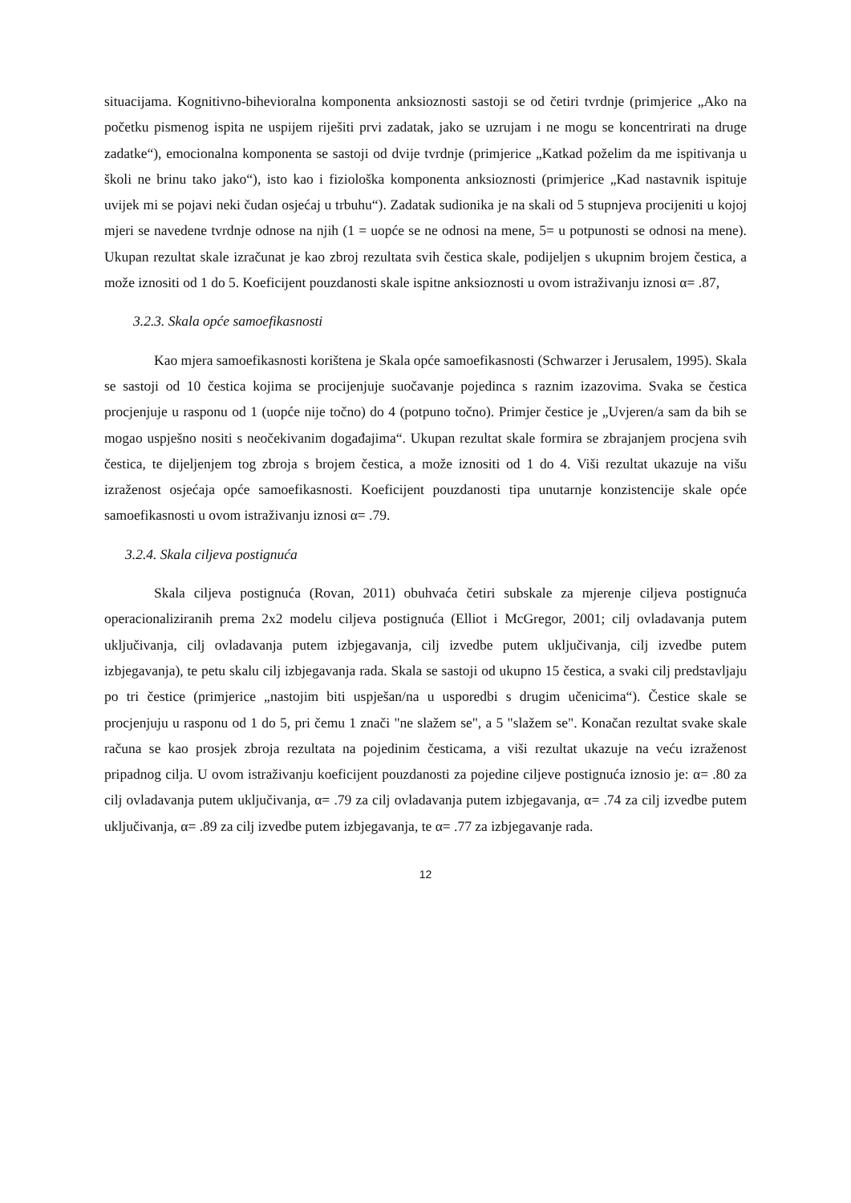situacijama. Kognitivno-bihevioralna komponenta anksioznosti sastoji se od četiri tvrdnje (primjerice „Ako na početku pismenog ispita ne uspijem riješiti prvi zadatak, jako se uzrujam i ne mogu se koncentrirati na druge zadatke“), emocionalna komponenta se sastoji od dvije tvrdnje (primjerice „Katkad poželim da me ispitivanja u školi ne brinu tako jako“), isto kao i fiziološka komponenta anksioznosti (primjerice „Kad nastavnik ispituje uvijek mi se pojavi neki čudan osjećaj u trbuhu“). Zadatak sudionika je na skali od 5 stupnjeva procijeniti u kojoj mjeri se navedene tvrdnje odnose na njih (1 = uopće se ne odnosi na mene, 5= u potpunosti se odnosi na mene). Ukupan rezultat skale izračunat je kao zbroj rezultata svih čestica skale, podijeljen s ukupnim brojem čestica, a može iznositi od 1 do 5. Koeficijent pouzdanosti skale ispitne anksioznosti u ovom istraživanju iznosi α= .87,
3.2.3. Skala opće samoefikasnosti
Kao mjera samoefikasnosti korištena je Skala opće samoefikasnosti (Schwarzer i Jerusalem, 1995). Skala se sastoji od 10 čestica kojima se procijenjuje suočavanje pojedinca s raznim izazovima. Svaka se čestica procjenjuje u rasponu od 1 (uopće nije točno) do 4 (potpuno točno). Primjer čestice je „Uvjeren/a sam da bih se mogao uspješno nositi s neočekivanim događajima“. Ukupan rezultat skale formira se zbrajanjem procjena svih čestica, te dijeljenjem tog zbroja s brojem čestica, a može iznositi od 1 do 4. Viši rezultat ukazuje na višu izraženost osjećaja opće samoefikasnosti. Koeficijent pouzdanosti tipa unutarnje konzistencije skale opće samoefikasnosti u ovom istraživanju iznosi α= .79.
3.2.4. Skala ciljeva postignuća
Skala ciljeva postignuća (Rovan, 2011) obuhvaća četiri subskale za mjerenje ciljeva postignuća operacionaliziranih prema 2x2 modelu ciljeva postignuća (Elliot i McGregor, 2001; cilj ovladavanja putem uključivanja, cilj ovladavanja putem izbjegavanja, cilj izvedbe putem uključivanja, cilj izvedbe putem izbjegavanja), te petu skalu cilj izbjegavanja rada. Skala se sastoji od ukupno 15 čestica, a svaki cilj predstavljaju po tri čestice (primjerice „nastojim biti uspješan/na u usporedbi s drugim učenicima“). Čestice skale se procjenjuju u rasponu od 1 do 5, pri čemu 1 znači "ne slažem se", a 5 "slažem se". Konačan rezultat svake skale računa se kao prosjek zbroja rezultata na pojedinim česticama, a viši rezultat ukazuje na veću izraženost pripadnog cilja. U ovom istraživanju koeficijent pouzdanosti za pojedine ciljeve postignuća iznosio je: α= .80 za cilj ovladavanja putem uključivanja, α= .79 za cilj ovladavanja putem izbjegavanja, α= .74 za cilj izvedbe putem uključivanja, α= .89 za cilj izvedbe putem izbjegavanja, te α= .77 za izbjegavanje rada.
12